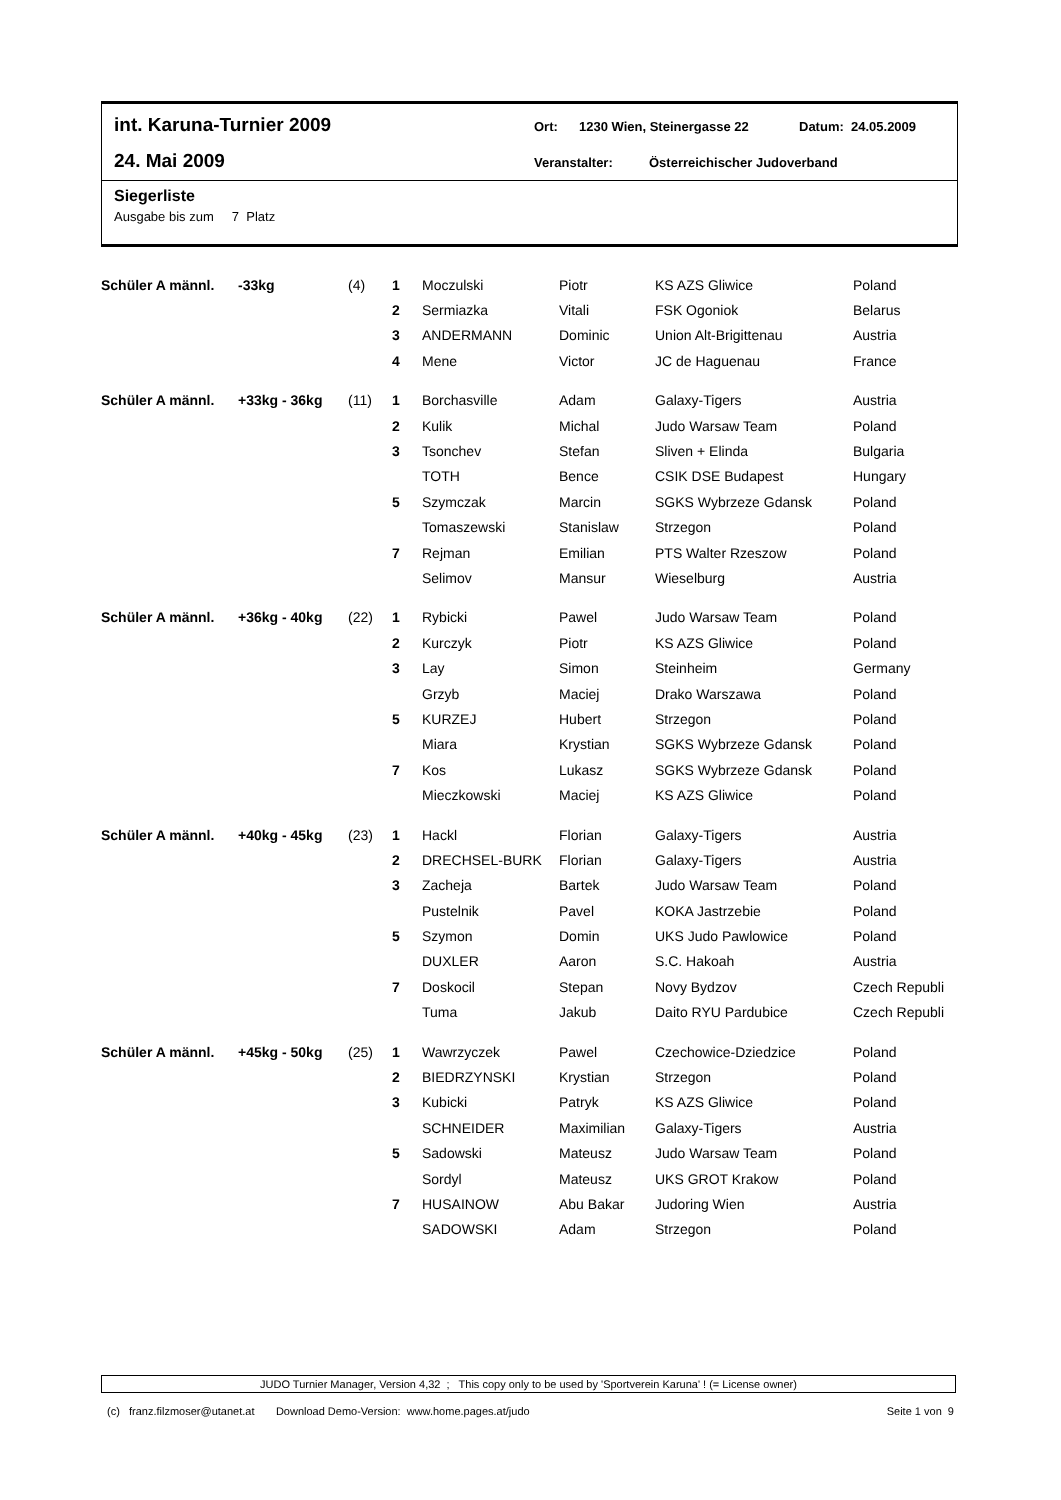int. Karuna-Turnier 2009 Ort: 1230 Wien, Steinergasse 22 Datum: 24.05.2009
24. Mai 2009 Veranstalter: Österreichischer Judoverband
Siegerliste
Ausgabe bis zum 7 Platz
| Schüler A männl. | -33kg | (4) | 1 | Moczulski | Piotr | KS AZS Gliwice | Poland |
| | | | 2 | Sermiazka | Vitali | FSK Ogoniok | Belarus |
| | | | 3 | ANDERMANN | Dominic | Union Alt-Brigittenau | Austria |
| | | | 4 | Mene | Victor | JC de Haguenau | France |
| Schüler A männl. | +33kg - 36kg | (11) | 1 | Borchasville | Adam | Galaxy-Tigers | Austria |
| | | | 2 | Kulik | Michal | Judo Warsaw Team | Poland |
| | | | 3 | Tsonchev | Stefan | Sliven + Elinda | Bulgaria |
| | | | | TOTH | Bence | CSIK DSE Budapest | Hungary |
| | | | 5 | Szymczak | Marcin | SGKS Wybrzeze Gdansk | Poland |
| | | | | Tomaszewski | Stanislaw | Strzegon | Poland |
| | | | 7 | Rejman | Emilian | PTS Walter Rzeszow | Poland |
| | | | | Selimov | Mansur | Wieselburg | Austria |
| Schüler A männl. | +36kg - 40kg | (22) | 1 | Rybicki | Pawel | Judo Warsaw Team | Poland |
| | | | 2 | Kurczyk | Piotr | KS AZS Gliwice | Poland |
| | | | 3 | Lay | Simon | Steinheim | Germany |
| | | | | Grzyb | Maciej | Drako Warszawa | Poland |
| | | | 5 | KURZEJ | Hubert | Strzegon | Poland |
| | | | | Miara | Krystian | SGKS Wybrzeze Gdansk | Poland |
| | | | 7 | Kos | Lukasz | SGKS Wybrzeze Gdansk | Poland |
| | | | | Mieczkowski | Maciej | KS AZS Gliwice | Poland |
| Schüler A männl. | +40kg - 45kg | (23) | 1 | Hackl | Florian | Galaxy-Tigers | Austria |
| | | | 2 | DRECHSEL-BURK | Florian | Galaxy-Tigers | Austria |
| | | | 3 | Zacheja | Bartek | Judo Warsaw Team | Poland |
| | | | | Pustelnik | Pavel | KOKA Jastrzebie | Poland |
| | | | 5 | Szymon | Domin | UKS Judo Pawlowice | Poland |
| | | | | DUXLER | Aaron | S.C. Hakoah | Austria |
| | | | 7 | Doskocil | Stepan | Novy Bydzov | Czech Republi |
| | | | | Tuma | Jakub | Daito RYU Pardubice | Czech Republi |
| Schüler A männl. | +45kg - 50kg | (25) | 1 | Wawrzyczek | Pawel | Czechowice-Dziedzice | Poland |
| | | | 2 | BIEDRZYNSKI | Krystian | Strzegon | Poland |
| | | | 3 | Kubicki | Patryk | KS AZS Gliwice | Poland |
| | | | | SCHNEIDER | Maximilian | Galaxy-Tigers | Austria |
| | | | 5 | Sadowski | Mateusz | Judo Warsaw Team | Poland |
| | | | | Sordyl | Mateusz | UKS GROT Krakow | Poland |
| | | | 7 | HUSAINOW | Abu Bakar | Judoring Wien | Austria |
| | | | | SADOWSKI | Adam | Strzegon | Poland |
JUDO Turnier Manager, Version 4,32 ; This copy only to be used by 'Sportverein Karuna' ! (= License owner)
(c) franz.filzmoser@utanet.at Download Demo-Version: www.home.pages.at/judo Seite 1 von 9